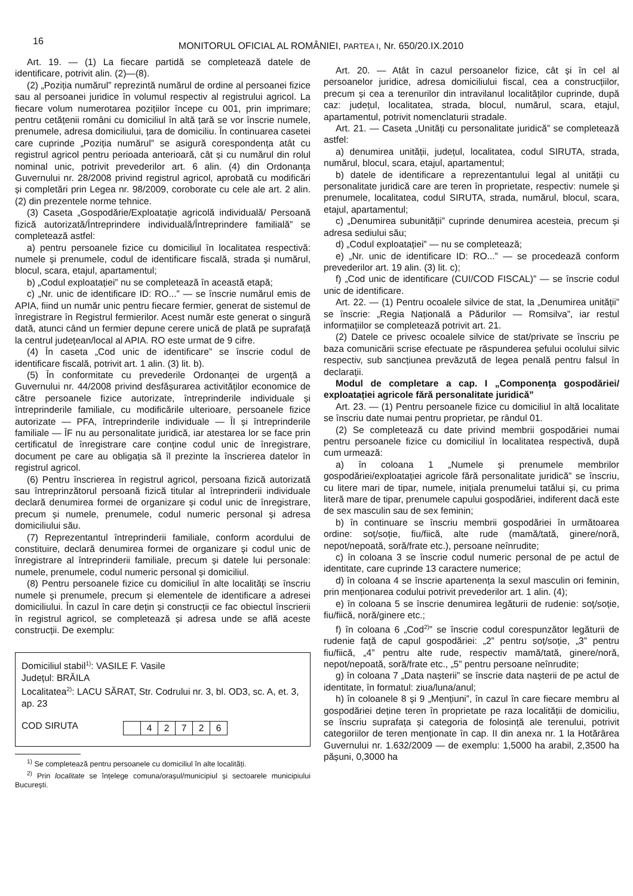16
MONITORUL OFICIAL AL ROMÂNIEI, PARTEA I, Nr. 650/20.IX.2010
Art. 19. — (1) La fiecare partidă se completează datele de identificare, potrivit alin. (2)—(8).
(2) „Poziția numărul” reprezintă numărul de ordine al persoanei fizice sau al persoanei juridice în volumul respectiv al registrului agricol. La fiecare volum numerotarea pozițiilor începe cu 001, prin imprimare; pentru cetățenii români cu domiciliul în altă țară se vor înscrie numele, prenumele, adresa domiciliului, țara de domiciliu. În continuarea casetei care cuprinde „Poziția numărul” se asigură corespondența atât cu registrul agricol pentru perioada anterioară, cât și cu numărul din rolul nominal unic, potrivit prevederilor art. 6 alin. (4) din Ordonanța Guvernului nr. 28/2008 privind registrul agricol, aprobată cu modificări și completări prin Legea nr. 98/2009, coroborate cu cele ale art. 2 alin. (2) din prezentele norme tehnice.
(3) Caseta „Gospodărie/Exploatație agricolă individuală/ Persoană fizică autorizată/Întreprindere individuală/Întreprindere familială” se completează astfel:
a) pentru persoanele fizice cu domiciliul în localitatea respectivă: numele și prenumele, codul de identificare fiscală, strada și numărul, blocul, scara, etajul, apartamentul;
b) „Codul exploatației” nu se completează în această etapă;
c) „Nr. unic de identificare ID: RO...” — se înscrie numărul emis de APIA, fiind un număr unic pentru fiecare fermier, generat de sistemul de înregistrare în Registrul fermierilor. Acest număr este generat o singură dată, atunci când un fermier depune cerere unică de plată pe suprafață la centrul județean/local al APIA. RO este urmat de 9 cifre.
(4) În caseta „Cod unic de identificare” se înscrie codul de identificare fiscală, potrivit art. 1 alin. (3) lit. b).
(5) În conformitate cu prevederile Ordonanței de urgență a Guvernului nr. 44/2008 privind desfășurarea activităților economice de către persoanele fizice autorizate, întreprinderile individuale și întreprinderile familiale, cu modificările ulterioare, persoanele fizice autorizate — PFA, întreprinderile individuale — ÎI și întreprinderile familiale — ÎF nu au personalitate juridică, iar atestarea lor se face prin certificatul de înregistrare care conține codul unic de înregistrare, document pe care au obligația să îl prezinte la înscrierea datelor în registrul agricol.
(6) Pentru înscrierea în registrul agricol, persoana fizică autorizată sau întreprinzătorul persoană fizică titular al întreprinderii individuale declară denumirea formei de organizare și codul unic de înregistrare, precum și numele, prenumele, codul numeric personal și adresa domiciliului său.
(7) Reprezentantul întreprinderii familiale, conform acordului de constituire, declară denumirea formei de organizare și codul unic de înregistrare al întreprinderii familiale, precum și datele lui personale: numele, prenumele, codul numeric personal și domiciliul.
(8) Pentru persoanele fizice cu domiciliul în alte localități se înscriu numele și prenumele, precum și elementele de identificare a adresei domiciliului. În cazul în care dețin și construcții ce fac obiectul înscrierii în registrul agricol, se completează și adresa unde se află aceste construcții. De exemplu:
Domiciliul stabil<sup>1)</sup>: VASILE F. Vasile
Județul: BRĂILA
Localitatea<sup>2)</sup>: LACU SĂRAT, Str. Codrului nr. 3, bl. OD3, sc. A, et. 3, ap. 23
COD SIRUTA
| | 4 | 2 | 7 | 2 | 6 |
<sup>1)</sup> Se completează pentru persoanele cu domiciliul în alte localități.
<sup>2)</sup> Prin localitate se înțelege comuna/orașul/municipiul și sectoarele municipiului București.
Art. 20. — Atât în cazul persoanelor fizice, cât și în cel al persoanelor juridice, adresa domiciliului fiscal, cea a construcțiilor, precum și cea a terenurilor din intravilanul localităților cuprinde, după caz: județul, localitatea, strada, blocul, numărul, scara, etajul, apartamentul, potrivit nomenclaturii stradale.
Art. 21. — Caseta „Unități cu personalitate juridică” se completează astfel:
a) denumirea unității, județul, localitatea, codul SIRUTA, strada, numărul, blocul, scara, etajul, apartamentul;
b) datele de identificare a reprezentantului legal al unității cu personalitate juridică care are teren în proprietate, respectiv: numele și prenumele, localitatea, codul SIRUTA, strada, numărul, blocul, scara, etajul, apartamentul;
c) „Denumirea subunității” cuprinde denumirea acesteia, precum și adresa sediului său;
d) „Codul exploatației” — nu se completează;
e) „Nr. unic de identificare ID: RO...” — se procedează conform prevederilor art. 19 alin. (3) lit. c);
f) „Cod unic de identificare (CUI/COD FISCAL)” — se înscrie codul unic de identificare.
Art. 22. — (1) Pentru ocoalele silvice de stat, la „Denumirea unității” se înscrie: „Regia Națională a Pădurilor — Romsilva”, iar restul informațiilor se completează potrivit art. 21.
(2) Datele ce privesc ocoalele silvice de stat/private se înscriu pe baza comunicării scrise efectuate pe răspunderea șefului ocolului silvic respectiv, sub sancțiunea prevăzută de legea penală pentru falsul în declarații.
Modul de completare a cap. I „Componența gospodăriei/ exploatației agricole fără personalitate juridică”
Art. 23. — (1) Pentru persoanele fizice cu domiciliul în altă localitate se înscriu date numai pentru proprietar, pe rândul 01.
(2) Se completează cu date privind membrii gospodăriei numai pentru persoanele fizice cu domiciliul în localitatea respectivă, după cum urmează:
a) în coloana 1 „Numele și prenumele membrilor gospodăriei/exploatației agricole fără personalitate juridică” se înscriu, cu litere mari de tipar, numele, inițiala prenumelui tatălui și, cu prima literă mare de tipar, prenumele capului gospodăriei, indiferent dacă este de sex masculin sau de sex feminin;
b) în continuare se înscriu membrii gospodăriei în următoarea ordine: soț/soție, fiu/fiică, alte rude (mamă/tată, ginere/noră, nepot/nepoată, soră/frate etc.), persoane neînrudite;
c) în coloana 3 se înscrie codul numeric personal de pe actul de identitate, care cuprinde 13 caractere numerice;
d) în coloana 4 se înscrie apartenența la sexul masculin ori feminin, prin menționarea codului potrivit prevederilor art. 1 alin. (4);
e) în coloana 5 se înscrie denumirea legăturii de rudenie: soț/soție, fiu/fiică, noră/ginere etc.;
f) în coloana 6 „Cod<sup>2)</sup>” se înscrie codul corespunzător legăturii de rudenie față de capul gospodăriei: „2” pentru soț/soție, „3” pentru fiu/fiică, „4” pentru alte rude, respectiv mamă/tată, ginere/noră, nepot/nepoată, soră/frate etc., „5” pentru persoane neînrudite;
g) în coloana 7 „Data nașterii” se înscrie data nașterii de pe actul de identitate, în formatul: ziua/luna/anul;
h) în coloanele 8 și 9 „Mențiuni”, în cazul în care fiecare membru al gospodăriei deține teren în proprietate pe raza localității de domiciliu, se înscriu suprafața și categoria de folosință ale terenului, potrivit categoriilor de teren menționate în cap. II din anexa nr. 1 la Hotărârea Guvernului nr. 1.632/2009 — de exemplu: 1,5000 ha arabil, 2,3500 ha pășuni, 0,3000 ha